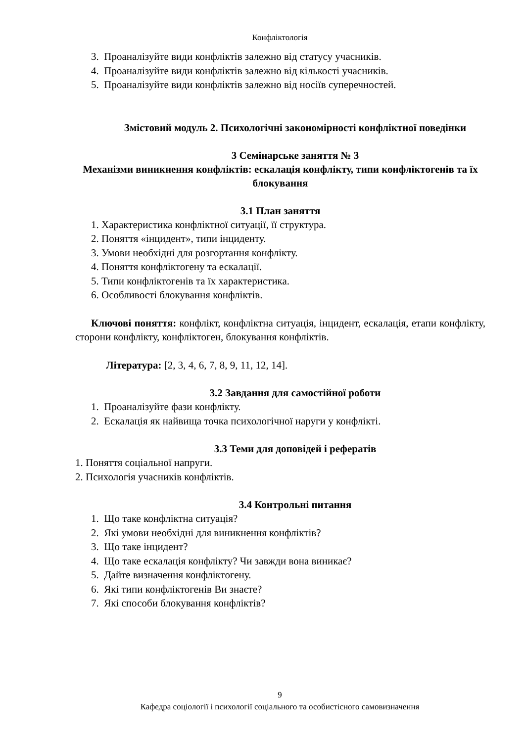Конфліктологія
3. Проаналізуйте види конфліктів залежно від статусу учасників.
4. Проаналізуйте види конфліктів залежно від кількості учасників.
5. Проаналізуйте види конфліктів залежно від носіїв суперечностей.
Змістовий модуль 2. Психологічні закономірності конфліктної поведінки
3 Семінарське заняття № 3
Механізми виникнення конфліктів: ескалація конфлікту, типи конфліктогенів та їх блокування
3.1 План заняття
1. Характеристика конфліктної ситуації, її структура.
2. Поняття «інцидент», типи інциденту.
3. Умови необхідні для розгортання конфлікту.
4. Поняття конфліктогену та ескалації.
5. Типи конфліктогенів та їх характеристика.
6. Особливості блокування конфліктів.
Ключові поняття: конфлікт, конфліктна ситуація, інцидент, ескалація, етапи конфлікту, сторони конфлікту, конфліктоген, блокування конфліктів.
Література: [2, 3, 4, 6, 7, 8, 9, 11, 12, 14].
3.2 Завдання для самостійної роботи
1. Проаналізуйте фази конфлікту.
2. Ескалація як найвища точка психологічної наруги у конфлікті.
3.3 Теми для доповідей і рефератів
1. Поняття соціальної напруги.
2. Психологія учасників конфліктів.
3.4 Контрольні питання
1. Що таке конфліктна ситуація?
2. Які умови необхідні для виникнення конфліктів?
3. Що таке інцидент?
4. Що таке ескалація конфлікту? Чи завжди вона виникає?
5. Дайте визначення конфліктогену.
6. Які типи конфліктогенів Ви знаєте?
7. Які способи блокування конфліктів?
9
Кафедра соціології і психології соціального та особистісного самовизначення